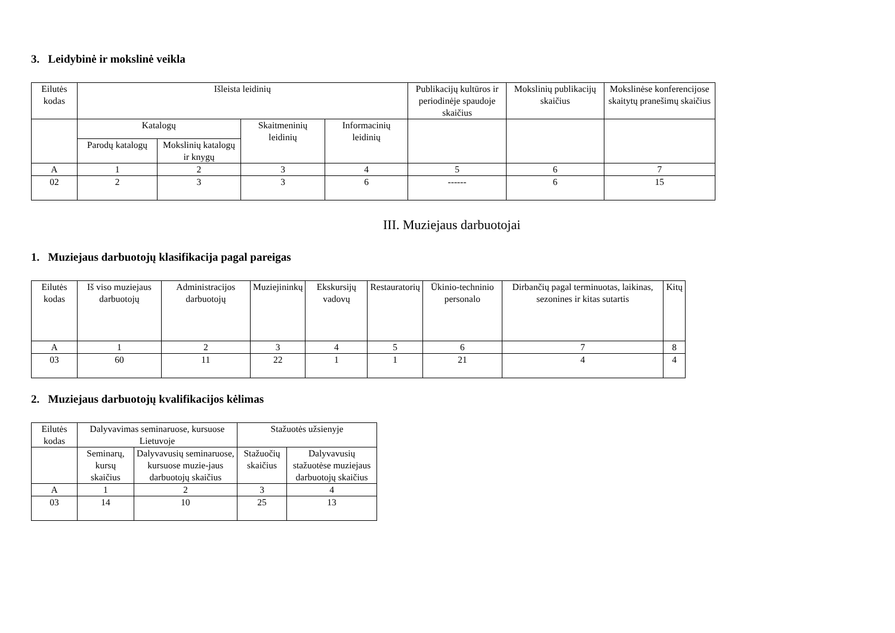3. Leidybinė ir mokslinė veikla
| Eilutės kodas | Išleista leidinių | | | | Publikacijų kultūros ir periodinėje spaudoje skaičius | Mokslinių publikacijų skaičius | Mokslinėse konferencijose skaitytų pranešimų skaičius |
| --- | --- | --- | --- | --- | --- | --- | --- |
| | Katalogų | | Skaitmeninių leidinių | Informacinių leidinių | | | |
| | Parodų katalogų | Mokslinių katalogų ir knygų | | | | | |
| A | 1 | 2 | 3 | 4 | 5 | 6 | 7 |
| 02 | 2 | 3 | 3 | 6 | ------ | 6 | 15 |
III. Muziejaus darbuotojai
1. Muziejaus darbuotojų klasifikacija pagal pareigas
| Eilutės kodas | Iš viso muziejaus darbuotojų | Administracijos darbuotojų | Muziejininkų | Ekskursijų vadovų | Restauratorių | Ūkinio-techninio personalo | Dirbančių pagal terminuotas, laikinas, sezonines ir kitas sutartis | Kitų |
| --- | --- | --- | --- | --- | --- | --- | --- | --- |
| A | 1 | 2 | 3 | 4 | 5 | 6 | 7 | 8 |
| 03 | 60 | 11 | 22 | 1 | 1 | 21 | 4 | 4 |
2. Muziejaus darbuotojų kvalifikacijos kėlimas
| Eilutės kodas | Dalyvavimas seminaruose, kursuose Lietuvoje | | Stažuotės užsienyje | |
| --- | --- | --- | --- | --- |
| | Seminarų, kursų skaičius | Dalyvavusių seminaruose, kursuose muzie-jaus darbuotojų skaičius | Stažuočių skaičius | Dalyvavusių stažuotėse muziejaus darbuotojų skaičius |
| A | 1 | 2 | 3 | 4 |
| 03 | 14 | 10 | 25 | 13 |